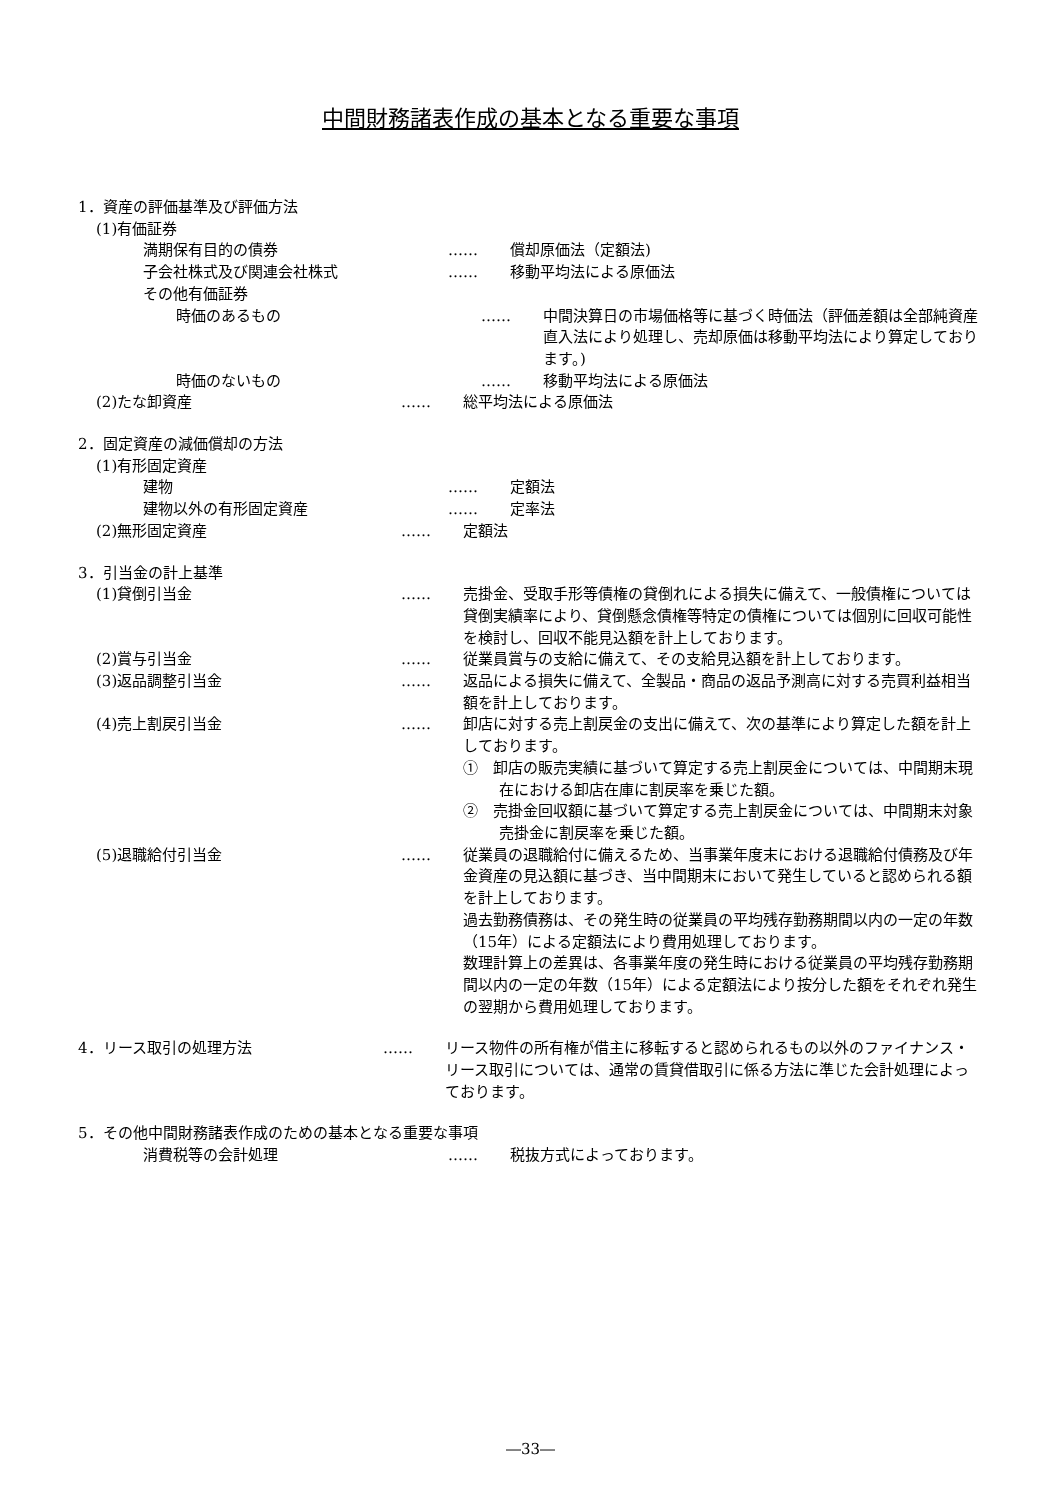中間財務諸表作成の基本となる重要な事項
1．資産の評価基準及び評価方法
(1)有価証券
満期保有目的の債券 …… 償却原価法（定額法)
子会社株式及び関連会社株式 …… 移動平均法による原価法
その他有価証券
時価のあるもの …… 中間決算日の市場価格等に基づく時価法（評価差額は全部純資産直入法により処理し、売却原価は移動平均法により算定しております。)
時価のないもの …… 移動平均法による原価法
(2)たな卸資産 …… 総平均法による原価法
2．固定資産の減価償却の方法
(1)有形固定資産
建物 …… 定額法
建物以外の有形固定資産 …… 定率法
(2)無形固定資産 …… 定額法
3．引当金の計上基準
(1)貸倒引当金 …… 売掛金、受取手形等債権の貸倒れによる損失に備えて、一般債権については貸倒実績率により、貸倒懸念債権等特定の債権については個別に回収可能性を検討し、回収不能見込額を計上しております。
(2)賞与引当金 …… 従業員賞与の支給に備えて、その支給見込額を計上しております。
(3)返品調整引当金 …… 返品による損失に備えて、全製品・商品の返品予測高に対する売買利益相当額を計上しております。
(4)売上割戻引当金 …… 卸店に対する売上割戻金の支出に備えて、次の基準により算定した額を計上しております。
①　卸店の販売実績に基づいて算定する売上割戻金については、中間期末現在における卸店在庫に割戻率を乗じた額。
②　売掛金回収額に基づいて算定する売上割戻金については、中間期末対象売掛金に割戻率を乗じた額。
(5)退職給付引当金 …… 従業員の退職給付に備えるため、当事業年度末における退職給付債務及び年金資産の見込額に基づき、当中間期末において発生していると認められる額を計上しております。
過去勤務債務は、その発生時の従業員の平均残存勤務期間以内の一定の年数（15年）による定額法により費用処理しております。
数理計算上の差異は、各事業年度の発生時における従業員の平均残存勤務期間以内の一定の年数（15年）による定額法により按分した額をそれぞれ発生の翌期から費用処理しております。
4．リース取引の処理方法 …… リース物件の所有権が借主に移転すると認められるもの以外のファイナンス・リース取引については、通常の賃貸借取引に係る方法に準じた会計処理によっております。
5．その他中間財務諸表作成のための基本となる重要な事項
消費税等の会計処理 …… 税抜方式によっております。
―33―